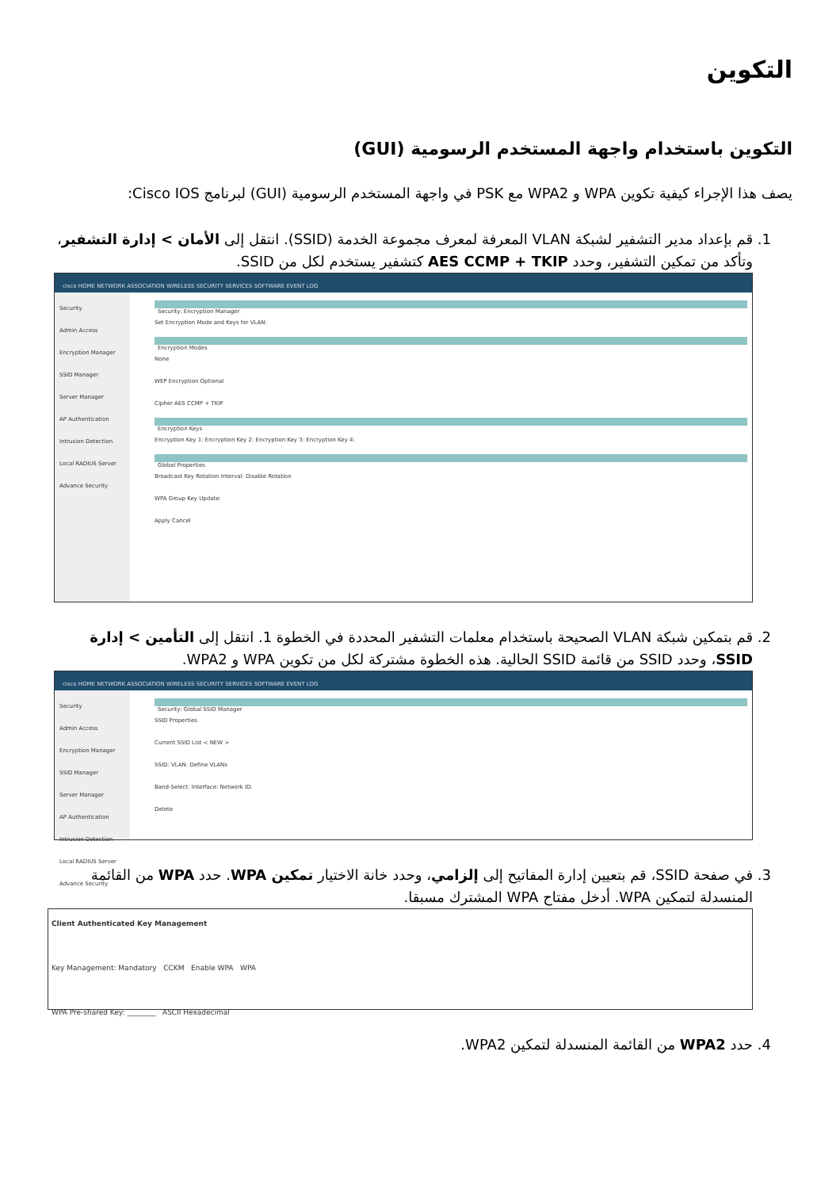التكوين
التكوين باستخدام واجهة المستخدم الرسومية (GUI)
يصف هذا الإجراء كيفية تكوين WPA و WPA2 مع PSK في واجهة المستخدم الرسومية (GUI) لبرنامج Cisco IOS:
1. قم بإعداد مدير التشفير لشبكة VLAN المعرفة لمعرف مجموعة الخدمة (SSID). انتقل إلى الأمان > إدارة التشفير، وتأكد من تمكين التشفير، وحدد AES CCMP + TKIP كتشفير يستخدم لكل من SSID.
cisco HOME NETWORK ASSOCIATION WIRELESS SECURITY SERVICES SOFTWARE EVENT LOG
Security
Admin Access
Encryption Manager
SSID Manager
Server Manager
AP Authentication
Intrusion Detection
Local RADIUS Server
Advance Security
Security: Encryption Manager
Set Encryption Mode and Keys for VLAN:
Encryption Modes
None
WEP Encryption Optional
Cipher AES CCMP + TKIP
Encryption Keys
Encryption Key 1: Encryption Key 2: Encryption Key 3: Encryption Key 4:
Global Properties
Broadcast Key Rotation Interval: Disable Rotation
WPA Group Key Update:
Apply Cancel
2. قم بتمكين شبكة VLAN الصحيحة باستخدام معلمات التشفير المحددة في الخطوة 1. انتقل إلى التأمين > إدارة SSID، وحدد SSID من قائمة SSID الحالية. هذه الخطوة مشتركة لكل من تكوين WPA و WPA2.
cisco HOME NETWORK ASSOCIATION WIRELESS SECURITY SERVICES SOFTWARE EVENT LOG
Security
Admin Access
Encryption Manager
SSID Manager
Server Manager
AP Authentication
Intrusion Detection
Local RADIUS Server
Advance Security
Security: Global SSID Manager
SSID Properties
Current SSID List < NEW >
SSID: VLAN: Define VLANs
Band-Select: Interface: Network ID:
Delete
3. في صفحة SSID، قم بتعيين إدارة المفاتيح إلى إلزامي، وحدد خانة الاختيار تمكين WPA. حدد WPA من القائمة المنسدلة لتمكين WPA. أدخل مفتاح WPA المشترك مسبقا.
Client Authenticated Key Management
Key Management: Mandatory CCKM Enable WPA WPA
WPA Pre-shared Key: ________ ASCII Hexadecimal
4. حدد WPA2 من القائمة المنسدلة لتمكين WPA2.